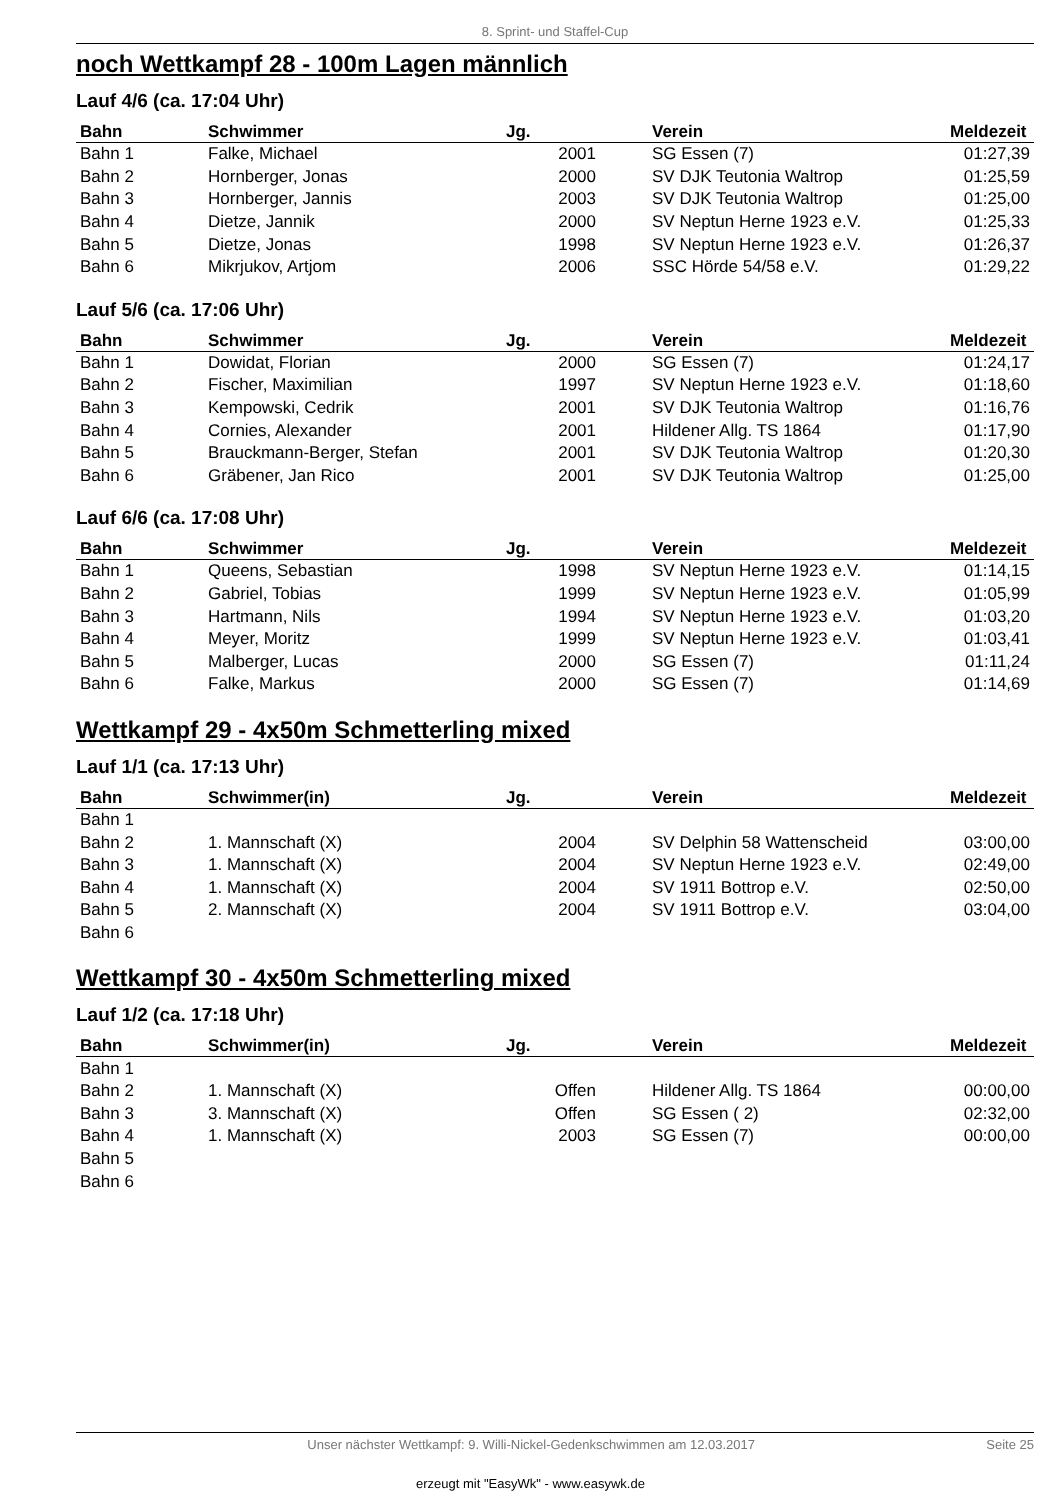8. Sprint- und Staffel-Cup
noch Wettkampf 28 - 100m Lagen männlich
Lauf 4/6 (ca. 17:04 Uhr)
| Bahn | Schwimmer | Jg. | | Verein | Meldezeit |
| --- | --- | --- | --- | --- | --- |
| Bahn 1 | Falke, Michael | 2001 | | SG Essen (7) | 01:27,39 |
| Bahn 2 | Hornberger, Jonas | 2000 | | SV DJK Teutonia Waltrop | 01:25,59 |
| Bahn 3 | Hornberger, Jannis | 2003 | | SV DJK Teutonia Waltrop | 01:25,00 |
| Bahn 4 | Dietze, Jannik | 2000 | | SV Neptun Herne 1923 e.V. | 01:25,33 |
| Bahn 5 | Dietze, Jonas | 1998 | | SV Neptun Herne 1923 e.V. | 01:26,37 |
| Bahn 6 | Mikrjukov, Artjom | 2006 | | SSC Hörde 54/58 e.V. | 01:29,22 |
Lauf 5/6 (ca. 17:06 Uhr)
| Bahn | Schwimmer | Jg. | | Verein | Meldezeit |
| --- | --- | --- | --- | --- | --- |
| Bahn 1 | Dowidat, Florian | 2000 | | SG Essen (7) | 01:24,17 |
| Bahn 2 | Fischer, Maximilian | 1997 | | SV Neptun Herne 1923 e.V. | 01:18,60 |
| Bahn 3 | Kempowski, Cedrik | 2001 | | SV DJK Teutonia Waltrop | 01:16,76 |
| Bahn 4 | Cornies, Alexander | 2001 | | Hildener Allg. TS 1864 | 01:17,90 |
| Bahn 5 | Brauckmann-Berger, Stefan | 2001 | | SV DJK Teutonia Waltrop | 01:20,30 |
| Bahn 6 | Gräbener, Jan Rico | 2001 | | SV DJK Teutonia Waltrop | 01:25,00 |
Lauf 6/6 (ca. 17:08 Uhr)
| Bahn | Schwimmer | Jg. | | Verein | Meldezeit |
| --- | --- | --- | --- | --- | --- |
| Bahn 1 | Queens, Sebastian | 1998 | | SV Neptun Herne 1923 e.V. | 01:14,15 |
| Bahn 2 | Gabriel, Tobias | 1999 | | SV Neptun Herne 1923 e.V. | 01:05,99 |
| Bahn 3 | Hartmann, Nils | 1994 | | SV Neptun Herne 1923 e.V. | 01:03,20 |
| Bahn 4 | Meyer, Moritz | 1999 | | SV Neptun Herne 1923 e.V. | 01:03,41 |
| Bahn 5 | Malberger, Lucas | 2000 | | SG Essen (7) | 01:11,24 |
| Bahn 6 | Falke, Markus | 2000 | | SG Essen (7) | 01:14,69 |
Wettkampf 29 - 4x50m Schmetterling mixed
Lauf 1/1 (ca. 17:13 Uhr)
| Bahn | Schwimmer(in) | Jg. | | Verein | Meldezeit |
| --- | --- | --- | --- | --- | --- |
| Bahn 1 | | | | | |
| Bahn 2 | 1. Mannschaft (X) | 2004 | | SV Delphin 58 Wattenscheid | 03:00,00 |
| Bahn 3 | 1. Mannschaft (X) | 2004 | | SV Neptun Herne 1923 e.V. | 02:49,00 |
| Bahn 4 | 1. Mannschaft (X) | 2004 | | SV 1911 Bottrop e.V. | 02:50,00 |
| Bahn 5 | 2. Mannschaft (X) | 2004 | | SV 1911 Bottrop e.V. | 03:04,00 |
| Bahn 6 | | | | | |
Wettkampf 30 - 4x50m Schmetterling mixed
Lauf 1/2 (ca. 17:18 Uhr)
| Bahn | Schwimmer(in) | Jg. | | Verein | Meldezeit |
| --- | --- | --- | --- | --- | --- |
| Bahn 1 | | | | | |
| Bahn 2 | 1. Mannschaft (X) | Offen | | Hildener Allg. TS 1864 | 00:00,00 |
| Bahn 3 | 3. Mannschaft (X) | Offen | | SG Essen ( 2) | 02:32,00 |
| Bahn 4 | 1. Mannschaft (X) | 2003 | | SG Essen (7) | 00:00,00 |
| Bahn 5 | | | | | |
| Bahn 6 | | | | | |
Unser nächster Wettkampf: 9. Willi-Nickel-Gedenkschwimmen am 12.03.2017 Seite 25
erzeugt mit "EasyWk" - www.easywk.de